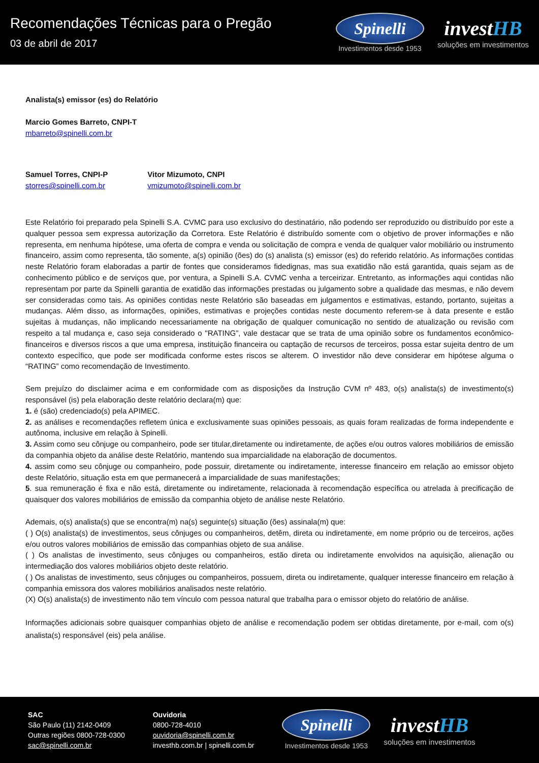Recomendações Técnicas para o Pregão
03 de abril de 2017
Spinelli
Investimentos desde 1953
investHB
soluções em investimentos
Analista(s) emissor (es) do Relatório
Marcio Gomes Barreto, CNPI-T
mbarreto@spinelli.com.br
Samuel Torres, CNPI-P
storres@spinelli.com.br
Vitor Mizumoto, CNPI
vmizumoto@spinelli.com.br
Este Relatório foi preparado pela Spinelli S.A. CVMC para uso exclusivo do destinatário, não podendo ser reproduzido ou distribuído por este a qualquer pessoa sem expressa autorização da Corretora. Este Relatório é distribuído somente com o objetivo de prover informações e não representa, em nenhuma hipótese, uma oferta de compra e venda ou solicitação de compra e venda de qualquer valor mobiliário ou instrumento financeiro, assim como representa, tão somente, a(s) opinião (ões) do (s) analista (s) emissor (es) do referido relatório. As informações contidas neste Relatório foram elaboradas a partir de fontes que consideramos fidedignas, mas sua exatidão não está garantida, quais sejam as de conhecimento público e de serviços que, por ventura, a Spinelli S.A. CVMC venha a terceirizar. Entretanto, as informações aqui contidas não representam por parte da Spinelli garantia de exatidão das informações prestadas ou julgamento sobre a qualidade das mesmas, e não devem ser consideradas como tais. As opiniões contidas neste Relatório são baseadas em julgamentos e estimativas, estando, portanto, sujeitas a mudanças. Além disso, as informações, opiniões, estimativas e projeções contidas neste documento referem-se à data presente e estão sujeitas à mudanças, não implicando necessariamente na obrigação de qualquer comunicação no sentido de atualização ou revisão com respeito a tal mudança e, caso seja considerado o "RATING”, vale destacar que se trata de uma opinião sobre os fundamentos econômico-financeiros e diversos riscos a que uma empresa, instituição financeira ou captação de recursos de terceiros, possa estar sujeita dentro de um contexto específico, que pode ser modificada conforme estes riscos se alterem. O investidor não deve considerar em hipótese alguma o “RATING” como recomendação de Investimento.
Sem prejuízo do disclaimer acima e em conformidade com as disposições da Instrução CVM nº 483, o(s) analista(s) de investimento(s) responsável (is) pela elaboração deste relatório declara(m) que:
1. é (são) credenciado(s) pela APIMEC.
2. as análises e recomendações refletem única e exclusivamente suas opiniões pessoais, as quais foram realizadas de forma independente e autônoma, inclusive em relação à Spinelli.
3. Assim como seu cônjuge ou companheiro, pode ser titular,diretamente ou indiretamente, de ações e/ou outros valores mobiliários de emissão da companhia objeto da análise deste Relatório, mantendo sua imparcialidade na elaboração de documentos.
4. assim como seu cônjuge ou companheiro, pode possuir, diretamente ou indiretamente, interesse financeiro em relação ao emissor objeto deste Relatório, situação esta em que permanecerá a imparcialidade de suas manifestações;
5. sua remuneração é fixa e não está, diretamente ou indiretamente, relacionada à recomendação específica ou atrelada à precificação de quaisquer dos valores mobiliários de emissão da companhia objeto de análise neste Relatório.
Ademais, o(s) analista(s) que se encontra(m) na(s) seguinte(s) situação (ões) assinala(m) que:
( ) O(s) analista(s) de investimentos, seus cônjuges ou companheiros, detêm, direta ou indiretamente, em nome próprio ou de terceiros, ações e/ou outros valores mobiliários de emissão das companhias objeto de sua análise.
( ) Os analistas de investimento, seus cônjuges ou companheiros, estão direta ou indiretamente envolvidos na aquisição, alienação ou intermediação dos valores mobiliários objeto deste relatório.
( ) Os analistas de investimento, seus cônjuges ou companheiros, possuem, direta ou indiretamente, qualquer interesse financeiro em relação à companhia emissora dos valores mobiliários analisados neste relatório.
(X) O(s) analista(s) de investimento não tem vínculo com pessoa natural que trabalha para o emissor objeto do relatório de análise.
Informações adicionais sobre quaisquer companhias objeto de análise e recomendação podem ser obtidas diretamente, por e-mail, com o(s) analista(s) responsável (eis) pela análise.
SAC
São Paulo (11) 2142-0409
Outras regiões 0800-728-0300
sac@spinelli.com.br
Ouvidoria
0800-728-4010
ouvidoria@spinelli.com.br
investhb.com.br | spinelli.com.br
Spinelli
Investimentos desde 1953
investHB
soluções em investimentos